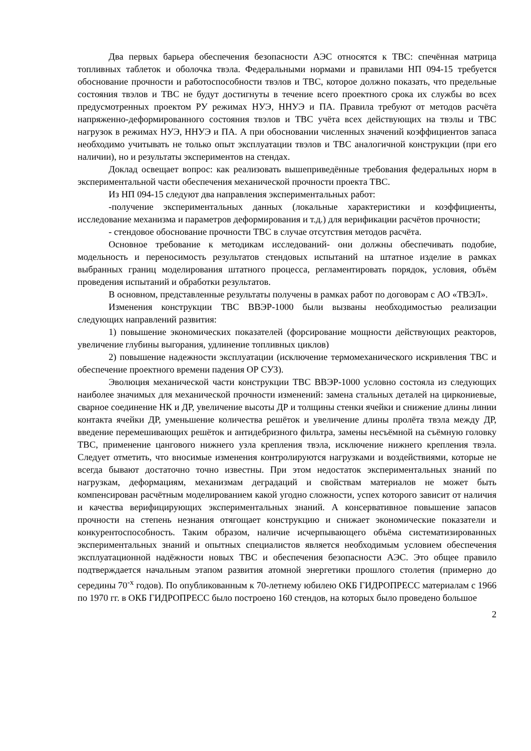Два первых барьера обеспечения безопасности АЭС относятся к ТВС: спечённая матрица топливных таблеток и оболочка твэла. Федеральными нормами и правилами НП 094-15 требуется обоснование прочности и работоспособности твэлов и ТВС, которое должно показать, что предельные состояния твэлов и ТВС не будут достигнуты в течение всего проектного срока их службы во всех предусмотренных проектом РУ режимах НУЭ, ННУЭ и ПА. Правила требуют от методов расчёта напряженно-деформированного состояния твэлов и ТВС учёта всех действующих на твэлы и ТВС нагрузок в режимах НУЭ, ННУЭ и ПА. А при обосновании численных значений коэффициентов запаса необходимо учитывать не только опыт эксплуатации твэлов и ТВС аналогичной конструкции (при его наличии), но и результаты экспериментов на стендах.
Доклад освещает вопрос: как реализовать вышеприведённые требования федеральных норм в экспериментальной части обеспечения механической прочности проекта ТВС.
Из НП 094-15 следуют два направления экспериментальных работ:
-получение экспериментальных данных (локальные характеристики и коэффициенты, исследование механизма и параметров деформирования и т.д.) для верификации расчётов прочности;
- стендовое обоснование прочности ТВС в случае отсутствия методов расчёта.
Основное требование к методикам исследований- они должны обеспечивать подобие, модельность и переносимость результатов стендовых испытаний на штатное изделие в рамках выбранных границ моделирования штатного процесса, регламентировать порядок, условия, объём проведения испытаний и обработки результатов.
В основном, представленные результаты получены в рамках работ по договорам с АО «ТВЭЛ».
Изменения конструкции ТВС ВВЭР-1000 были вызваны необходимостью реализации следующих направлений развития:
1) повышение экономических показателей (форсирование мощности действующих реакторов, увеличение глубины выгорания, удлинение топливных циклов)
2) повышение надежности эксплуатации (исключение термомеханического искривления ТВС и обеспечение проектного времени падения ОР СУЗ).
Эволюция механической части конструкции ТВС ВВЭР-1000 условно состояла из следующих наиболее значимых для механической прочности изменений: замена стальных деталей на циркониевые, сварное соединение НК и ДР, увеличение высоты ДР и толщины стенки ячейки и снижение длины линии контакта ячейки ДР, уменьшение количества решёток и увеличение длины пролёта твэла между ДР, введение перемешивающих решёток и антидебризного фильтра, замены несъёмной на съёмную головку ТВС, применение цангового нижнего узла крепления твэла, исключение нижнего крепления твэла. Следует отметить, что вносимые изменения контролируются нагрузками и воздействиями, которые не всегда бывают достаточно точно известны. При этом недостаток экспериментальных знаний по нагрузкам, деформациям, механизмам деградаций и свойствам материалов не может быть компенсирован расчётным моделированием какой угодно сложности, успех которого зависит от наличия и качества верифицирующих экспериментальных знаний. А консервативное повышение запасов прочности на степень незнания отягощает конструкцию и снижает экономические показатели и конкурентоспособность. Таким образом, наличие исчерпывающего объёма систематизированных экспериментальных знаний и опытных специалистов является необходимым условием обеспечения эксплуатационной надёжности новых ТВС и обеспечения безопасности АЭС. Это общее правило подтверждается начальным этапом развития атомной энергетики прошлого столетия (примерно до середины 70<sup>-х</sup> годов). По опубликованным к 70-летнему юбилею ОКБ ГИДРОПРЕСС материалам с 1966 по 1970 гг. в ОКБ ГИДРОПРЕСС было построено 160 стендов, на которых было проведено большое
2